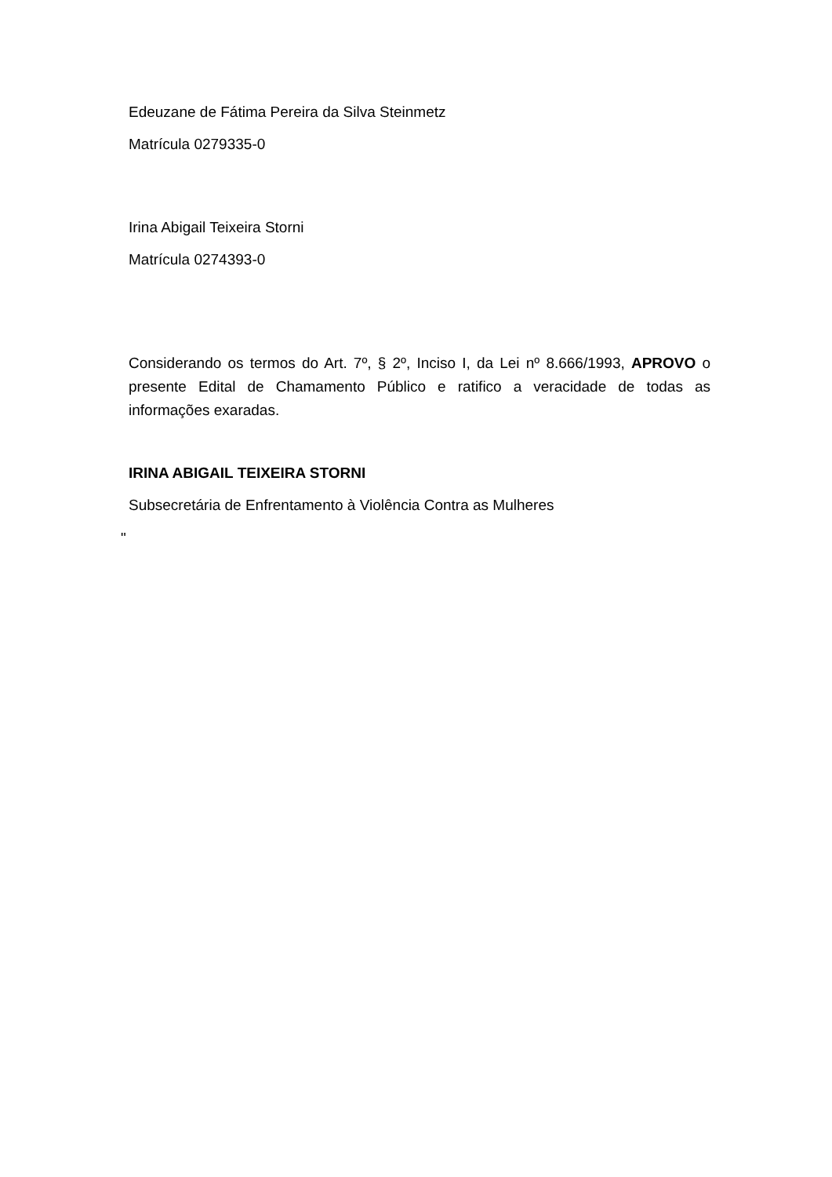Edeuzane de Fátima Pereira da Silva Steinmetz
Matrícula 0279335-0
Irina Abigail Teixeira Storni
Matrícula 0274393-0
Considerando os termos do Art. 7º, § 2º, Inciso I, da Lei nº 8.666/1993, APROVO o presente Edital de Chamamento Público e ratifico a veracidade de todas as informações exaradas.
IRINA ABIGAIL TEIXEIRA STORNI
Subsecretária de Enfrentamento à Violência Contra as Mulheres
"